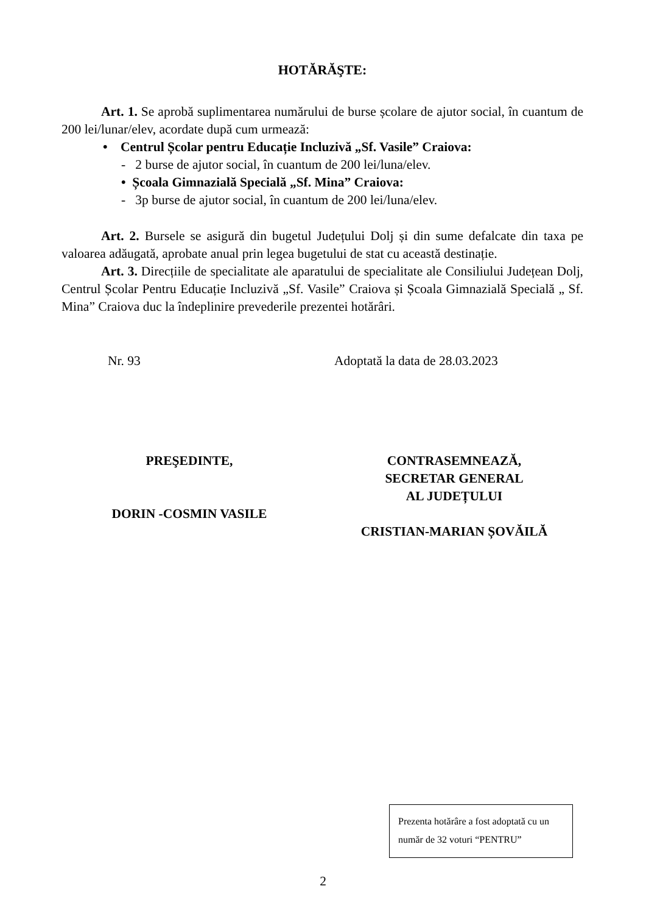HOTĂRĂŞTE:
Art. 1. Se aprobă suplimentarea numărului de burse școlare de ajutor social, în cuantum de 200 lei/lunar/elev, acordate după cum urmează:
• Centrul Școlar pentru Educație Incluzivă „Sf. Vasile” Craiova:
- 2 burse de ajutor social, în cuantum de 200 lei/luna/elev.
• Școala Gimnazială Specială „Sf. Mina” Craiova:
- 3p burse de ajutor social, în cuantum de 200 lei/luna/elev.
Art. 2. Bursele se asigură din bugetul Județului Dolj și din sume defalcate din taxa pe valoarea adăugată, aprobate anual prin legea bugetului de stat cu această destinație.
Art. 3. Direcțiile de specialitate ale aparatului de specialitate ale Consiliului Județean Dolj, Centrul Școlar Pentru Educație Incluzivă „Sf. Vasile” Craiova și Școala Gimnazială Specială „ Sf. Mina” Craiova duc la îndeplinire prevederile prezentei hotărâri.
Nr. 93 Adoptată la data de 28.03.2023
PREŞEDINTE,
DORIN -COSMIN VASILE
CONTRASEMNEAZĂ,
SECRETAR GENERAL
AL JUDEȚULUI
CRISTIAN-MARIAN ȘOVĂILĂ
Prezenta hotărâre a fost adoptată cu un număr de 32 voturi “PENTRU”
2